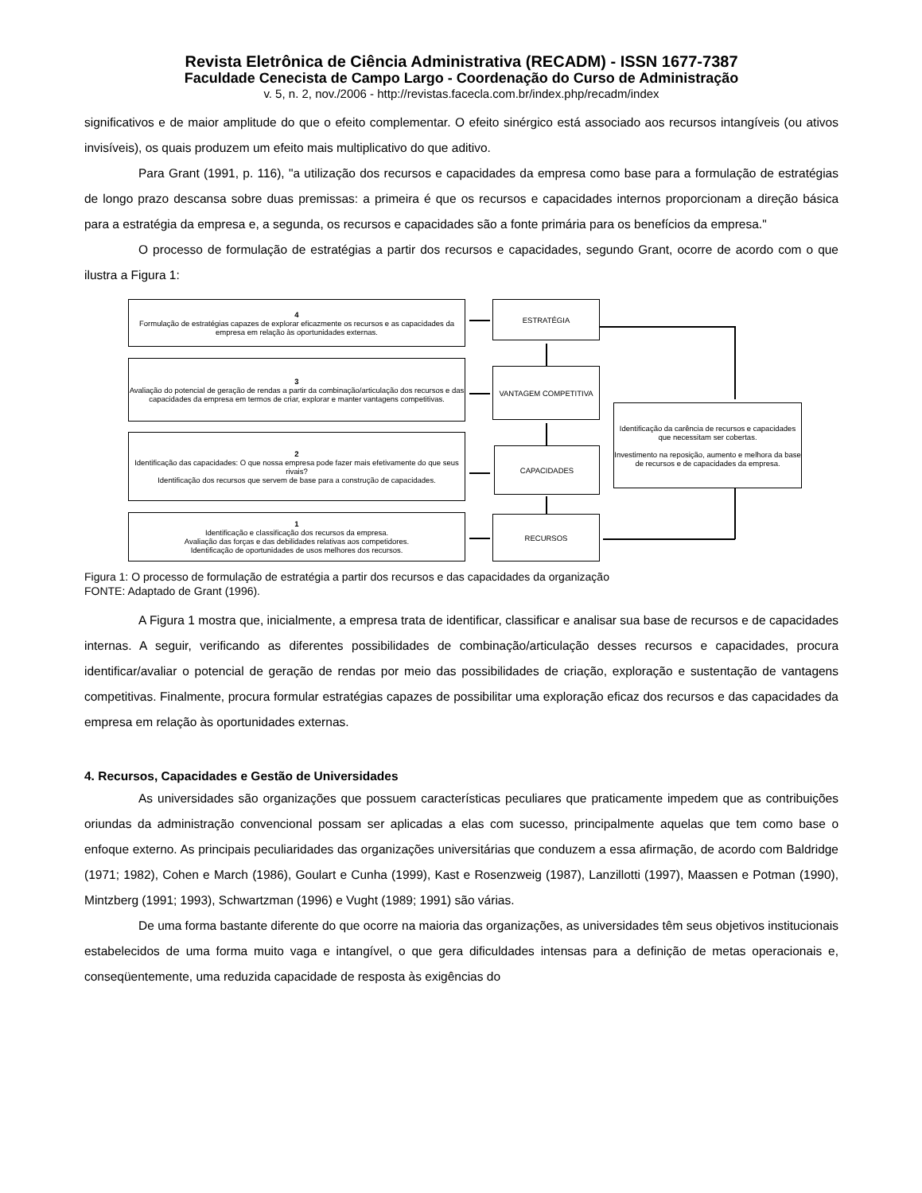Revista Eletrônica de Ciência Administrativa (RECADM) - ISSN 1677-7387
Faculdade Cenecista de Campo Largo - Coordenação do Curso de Administração
v. 5, n. 2, nov./2006 - http://revistas.facecla.com.br/index.php/recadm/index
significativos e de maior amplitude do que o efeito complementar. O efeito sinérgico está associado aos recursos intangíveis (ou ativos invisíveis), os quais produzem um efeito mais multiplicativo do que aditivo.
Para Grant (1991, p. 116), "a utilização dos recursos e capacidades da empresa como base para a formulação de estratégias de longo prazo descansa sobre duas premissas: a primeira é que os recursos e capacidades internos proporcionam a direção básica para a estratégia da empresa e, a segunda, os recursos e capacidades são a fonte primária para os benefícios da empresa."
O processo de formulação de estratégias a partir dos recursos e capacidades, segundo Grant, ocorre de acordo com o que ilustra a Figura 1:
4
Formulação de estratégias capazes de explorar eficazmente os recursos e as capacidades da empresa em relação às oportunidades externas.
3
Avaliação do potencial de geração de rendas a partir da combinação/articulação dos recursos e das capacidades da empresa em termos de criar, explorar e manter vantagens competitivas.
2
Identificação das capacidades: O que nossa empresa pode fazer mais efetivamente do que seus rivais?
Identificação dos recursos que servem de base para a construção de capacidades.
1
Identificação e classificação dos recursos da empresa.
Avaliação das forças e das debilidades relativas aos competidores.
Identificação de oportunidades de usos melhores dos recursos.
ESTRATÉGIA
VANTAGEM COMPETITIVA
CAPACIDADES
RECURSOS
Identificação da carência de recursos e capacidades que necessitam ser cobertas.
Investimento na reposição, aumento e melhora da base de recursos e de capacidades da empresa.
Figura 1: O processo de formulação de estratégia a partir dos recursos e das capacidades da organização
FONTE: Adaptado de Grant (1996).
A Figura 1 mostra que, inicialmente, a empresa trata de identificar, classificar e analisar sua base de recursos e de capacidades internas. A seguir, verificando as diferentes possibilidades de combinação/articulação desses recursos e capacidades, procura identificar/avaliar o potencial de geração de rendas por meio das possibilidades de criação, exploração e sustentação de vantagens competitivas. Finalmente, procura formular estratégias capazes de possibilitar uma exploração eficaz dos recursos e das capacidades da empresa em relação às oportunidades externas.
4. Recursos, Capacidades e Gestão de Universidades
As universidades são organizações que possuem características peculiares que praticamente impedem que as contribuições oriundas da administração convencional possam ser aplicadas a elas com sucesso, principalmente aquelas que tem como base o enfoque externo. As principais peculiaridades das organizações universitárias que conduzem a essa afirmação, de acordo com Baldridge (1971; 1982), Cohen e March (1986), Goulart e Cunha (1999), Kast e Rosenzweig (1987), Lanzillotti (1997), Maassen e Potman (1990), Mintzberg (1991; 1993), Schwartzman (1996) e Vught (1989; 1991) são várias.
De uma forma bastante diferente do que ocorre na maioria das organizações, as universidades têm seus objetivos institucionais estabelecidos de uma forma muito vaga e intangível, o que gera dificuldades intensas para a definição de metas operacionais e, conseqüentemente, uma reduzida capacidade de resposta às exigências do